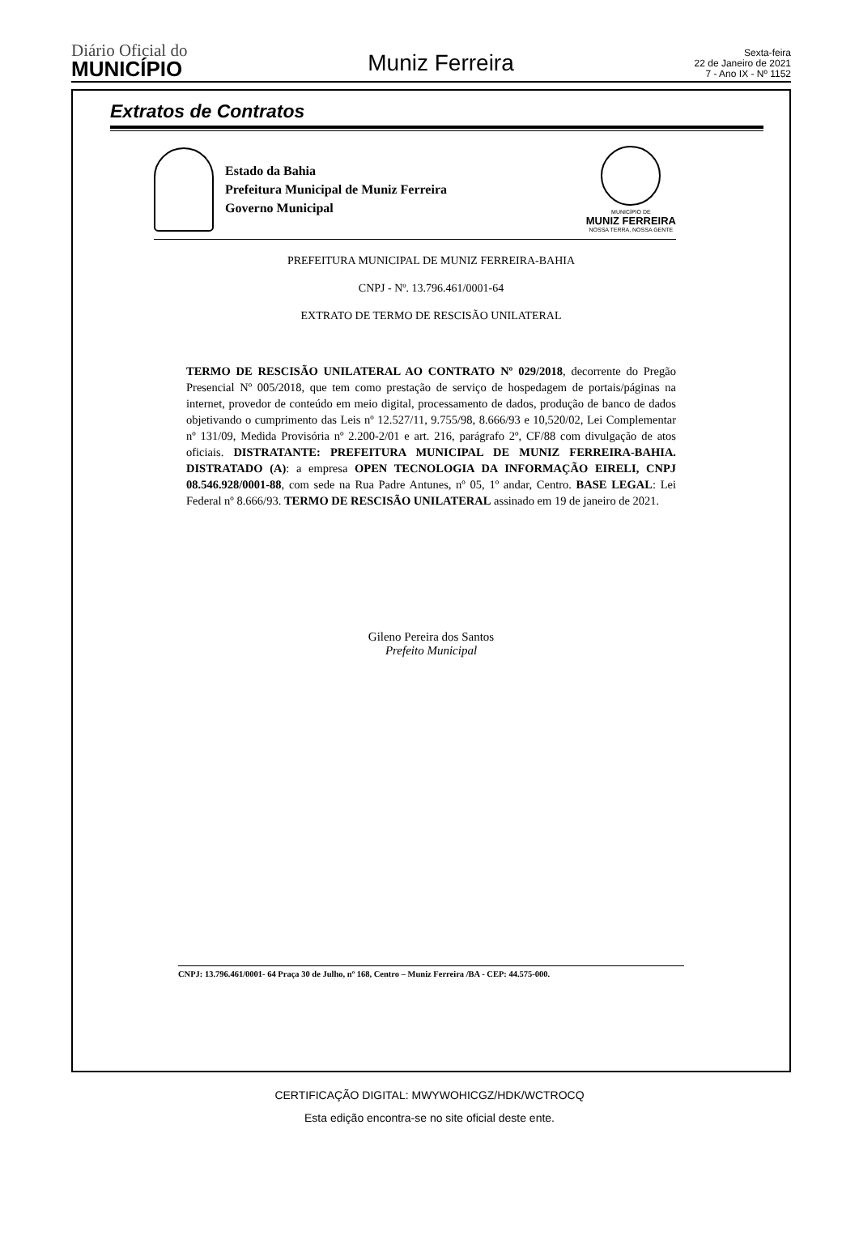Diário Oficial do
MUNICÍPIO
Muniz Ferreira
Sexta-feira
22 de Janeiro de 2021
7 - Ano IX - Nº 1152
Extratos de Contratos
Estado da Bahia
Prefeitura Municipal de Muniz Ferreira
Governo Municipal
MUNICÍPIO DE
MUNIZ FERREIRA
NOSSA TERRA, NOSSA GENTE
PREFEITURA MUNICIPAL DE MUNIZ FERREIRA-BAHIA
CNPJ - Nº. 13.796.461/0001-64
EXTRATO DE TERMO DE RESCISÃO UNILATERAL
TERMO DE RESCISÃO UNILATERAL AO CONTRATO Nº 029/2018, decorrente do Pregão Presencial Nº 005/2018, que tem como prestação de serviço de hospedagem de portais/páginas na internet, provedor de conteúdo em meio digital, processamento de dados, produção de banco de dados objetivando o cumprimento das Leis nº 12.527/11, 9.755/98, 8.666/93 e 10,520/02, Lei Complementar nº 131/09, Medida Provisória nº 2.200-2/01 e art. 216, parágrafo 2º, CF/88 com divulgação de atos oficiais. DISTRATANTE: PREFEITURA MUNICIPAL DE MUNIZ FERREIRA-BAHIA. DISTRATADO (A): a empresa OPEN TECNOLOGIA DA INFORMAÇÃO EIRELI, CNPJ 08.546.928/0001-88, com sede na Rua Padre Antunes, nº 05, 1º andar, Centro. BASE LEGAL: Lei Federal nº 8.666/93. TERMO DE RESCISÃO UNILATERAL assinado em 19 de janeiro de 2021.
Gileno Pereira dos Santos
Prefeito Municipal
CNPJ: 13.796.461/0001- 64 Praça 30 de Julho, nº 168, Centro – Muniz Ferreira /BA - CEP: 44.575-000.
CERTIFICAÇÃO DIGITAL: MWYWOHICGZ/HDK/WCTROCQ
Esta edição encontra-se no site oficial deste ente.